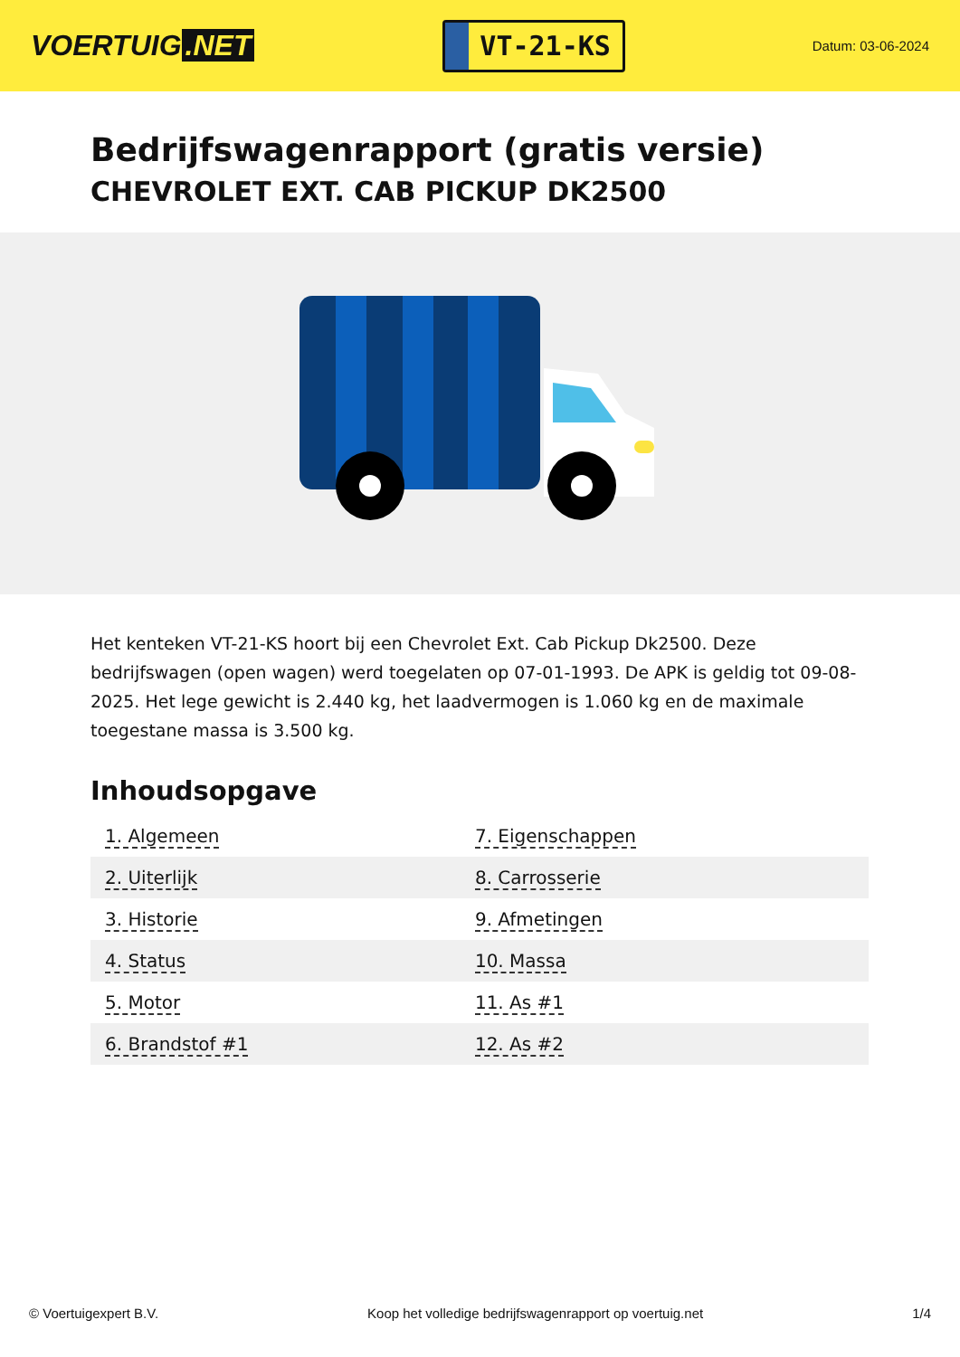VOERTUIG.NET
VT-21-KS
Datum: 03-06-2024
Bedrijfswagenrapport (gratis versie)
CHEVROLET EXT. CAB PICKUP DK2500
Het kenteken VT-21-KS hoort bij een Chevrolet Ext. Cab Pickup Dk2500. Deze bedrijfswagen (open wagen) werd toegelaten op 07-01-1993. De APK is geldig tot 09-08-2025. Het lege gewicht is 2.440 kg, het laadvermogen is 1.060 kg en de maximale toegestane massa is 3.500 kg.
Inhoudsopgave
| 1. Algemeen | 7. Eigenschappen |
| 2. Uiterlijk | 8. Carrosserie |
| 3. Historie | 9. Afmetingen |
| 4. Status | 10. Massa |
| 5. Motor | 11. As #1 |
| 6. Brandstof #1 | 12. As #2 |
© Voertuigexpert B.V. Koop het volledige bedrijfswagenrapport op voertuig.net 1/4